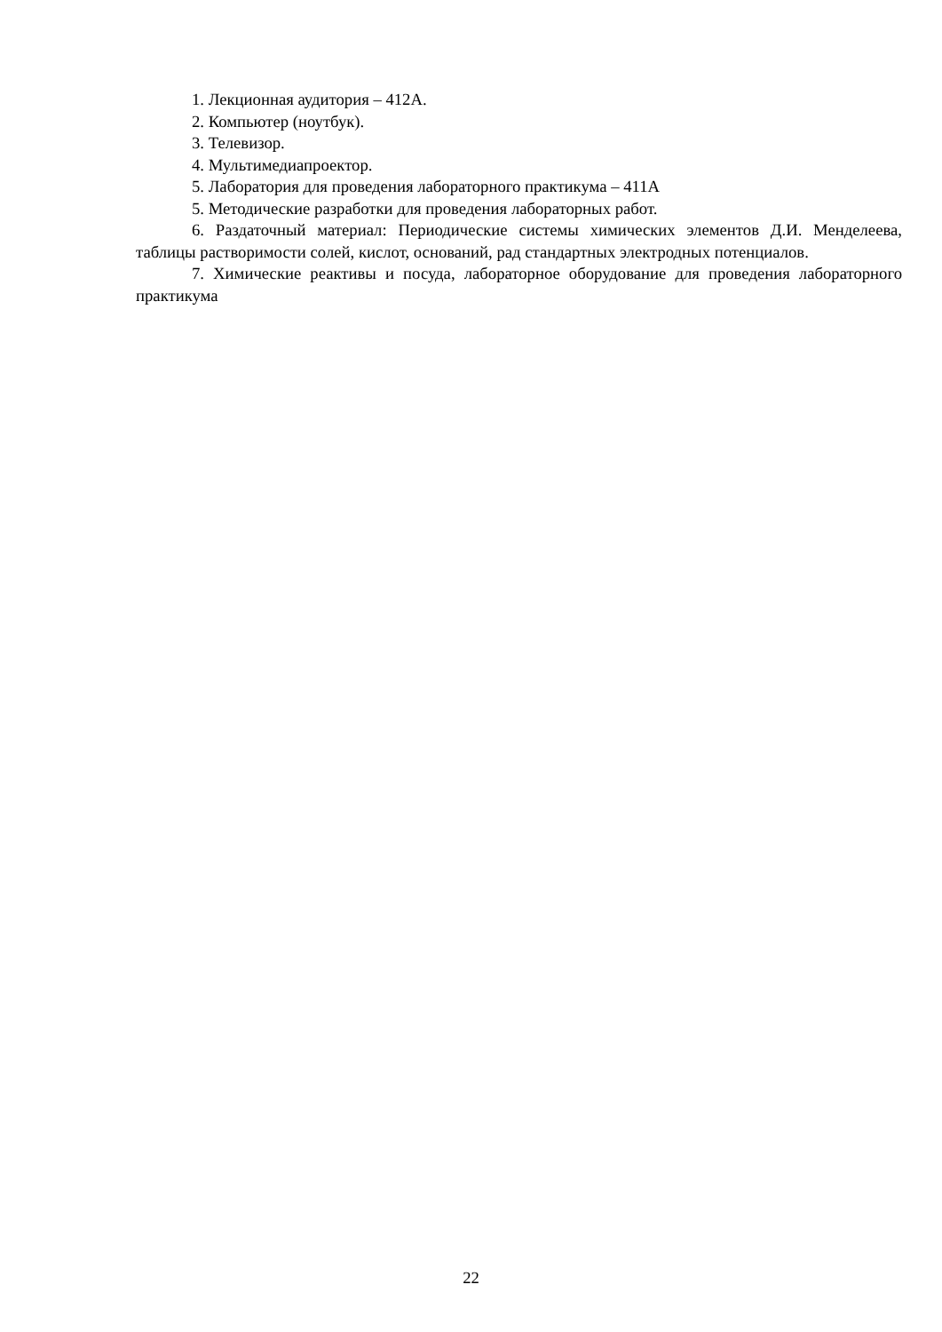1. Лекционная аудитория – 412А.
2. Компьютер (ноутбук).
3. Телевизор.
4. Мультимедиапроектор.
5. Лаборатория для проведения лабораторного практикума – 411А
5. Методические разработки для проведения лабораторных работ.
6. Раздаточный материал: Периодические системы химических элементов Д.И. Менделеева, таблицы растворимости солей, кислот, оснований, рад стандартных электродных потенциалов.
7. Химические реактивы и посуда, лабораторное оборудование для проведения лабораторного практикума
22